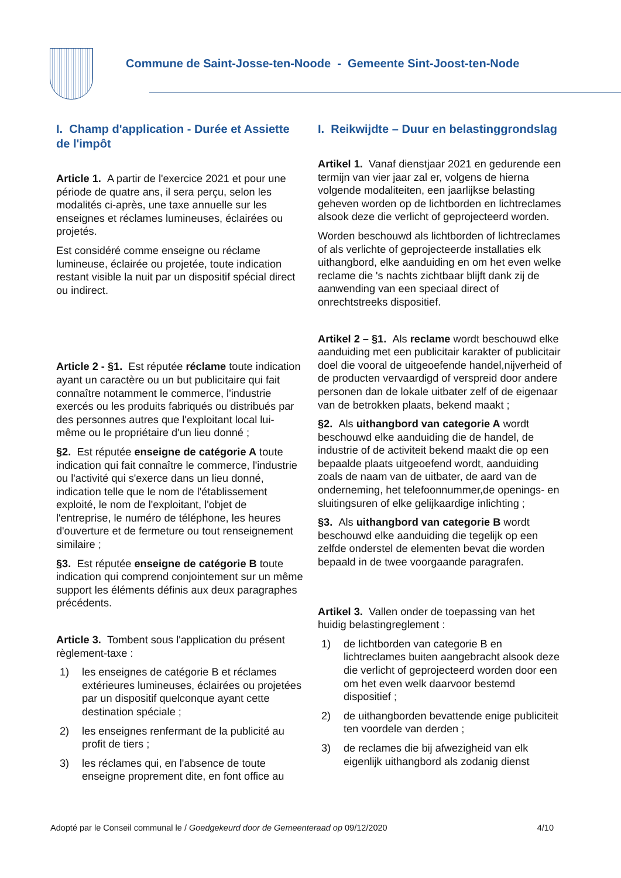Commune de Saint-Josse-ten-Noode - Gemeente Sint-Joost-ten-Node
I. Champ d'application - Durée et Assiette de l'impôt
Article 1. A partir de l'exercice 2021 et pour une période de quatre ans, il sera perçu, selon les modalités ci-après, une taxe annuelle sur les enseignes et réclames lumineuses, éclairées ou projetés.
Est considéré comme enseigne ou réclame lumineuse, éclairée ou projetée, toute indication restant visible la nuit par un dispositif spécial direct ou indirect.
Article 2 - §1. Est réputée réclame toute indication ayant un caractère ou un but publicitaire qui fait connaître notamment le commerce, l'industrie exercés ou les produits fabriqués ou distribués par des personnes autres que l'exploitant local lui-même ou le propriétaire d'un lieu donné ;
§2. Est réputée enseigne de catégorie A toute indication qui fait connaître le commerce, l'industrie ou l'activité qui s'exerce dans un lieu donné, indication telle que le nom de l'établissement exploité, le nom de l'exploitant, l'objet de l'entreprise, le numéro de téléphone, les heures d'ouverture et de fermeture ou tout renseignement similaire ;
§3. Est réputée enseigne de catégorie B toute indication qui comprend conjointement sur un même support les éléments définis aux deux paragraphes précédents.
Article 3. Tombent sous l'application du présent règlement-taxe :
1) les enseignes de catégorie B et réclames extérieures lumineuses, éclairées ou projetées par un dispositif quelconque ayant cette destination spéciale ;
2) les enseignes renfermant de la publicité au profit de tiers ;
3) les réclames qui, en l'absence de toute enseigne proprement dite, en font office au
I. Reikwijdte – Duur en belastinggrondslag
Artikel 1. Vanaf dienstjaar 2021 en gedurende een termijn van vier jaar zal er, volgens de hierna volgende modaliteiten, een jaarlijkse belasting geheven worden op de lichtborden en lichtreclames alsook deze die verlicht of geprojecteerd worden.
Worden beschouwd als lichtborden of lichtreclames of als verlichte of geprojecteerde installaties elk uithangbord, elke aanduiding en om het even welke reclame die 's nachts zichtbaar blijft dank zij de aanwending van een speciaal direct of onrechtstreeks dispositief.
Artikel 2 – §1. Als reclame wordt beschouwd elke aanduiding met een publicitair karakter of publicitair doel die vooral de uitgeoefende handel,nijverheid of de producten vervaardigd of verspreid door andere personen dan de lokale uitbater zelf of de eigenaar van de betrokken plaats, bekend maakt ;
§2. Als uithangbord van categorie A wordt beschouwd elke aanduiding die de handel, de industrie of de activiteit bekend maakt die op een bepaalde plaats uitgeoefend wordt, aanduiding zoals de naam van de uitbater, de aard van de onderneming, het telefoonnummer,de openings- en sluitingsuren of elke gelijkaardige inlichting ;
§3. Als uithangbord van categorie B wordt beschouwd elke aanduiding die tegelijk op een zelfde onderstel de elementen bevat die worden bepaald in de twee voorgaande paragrafen.
Artikel 3. Vallen onder de toepassing van het huidig belastingreglement :
1) de lichtborden van categorie B en lichtreclames buiten aangebracht alsook deze die verlicht of geprojecteerd worden door een om het even welk daarvoor bestemd dispositief ;
2) de uithangborden bevattende enige publiciteit ten voordele van derden ;
3) de reclames die bij afwezigheid van elk eigenlijk uithangbord als zodanig dienst
Adopté par le Conseil communal le / Goedgekeurd door de Gemeenteraad op 09/12/2020
4/10